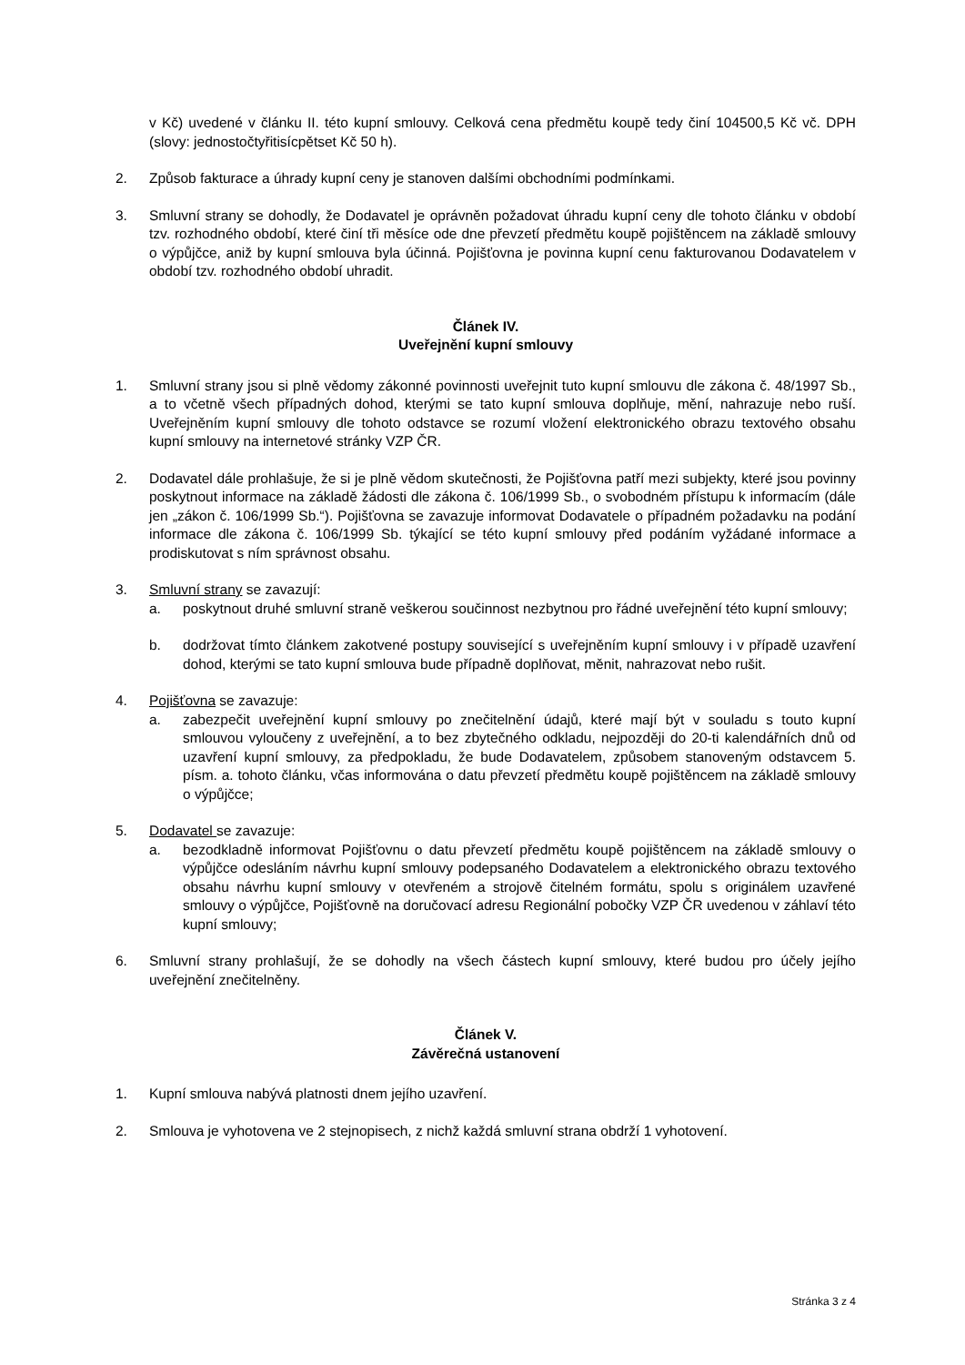v Kč) uvedené v článku II. této kupní smlouvy. Celková cena předmětu koupě tedy činí 104500,5 Kč vč. DPH (slovy: jednostočtyřitisícpětset Kč 50 h).
2. Způsob fakturace a úhrady kupní ceny je stanoven dalšími obchodními podmínkami.
3. Smluvní strany se dohodly, že Dodavatel je oprávněn požadovat úhradu kupní ceny dle tohoto článku v období tzv. rozhodného období, které činí tři měsíce ode dne převzetí předmětu koupě pojištěncem na základě smlouvy o výpůjčce, aniž by kupní smlouva byla účinná. Pojišťovna je povinna kupní cenu fakturovanou Dodavatelem v období tzv. rozhodného období uhradit.
Článek IV.
Uveřejnění kupní smlouvy
1. Smluvní strany jsou si plně vědomy zákonné povinnosti uveřejnit tuto kupní smlouvu dle zákona č. 48/1997 Sb., a to včetně všech případných dohod, kterými se tato kupní smlouva doplňuje, mění, nahrazuje nebo ruší. Uveřejněním kupní smlouvy dle tohoto odstavce se rozumí vložení elektronického obrazu textového obsahu kupní smlouvy na internetové stránky VZP ČR.
2. Dodavatel dále prohlašuje, že si je plně vědom skutečnosti, že Pojišťovna patří mezi subjekty, které jsou povinny poskytnout informace na základě žádosti dle zákona č. 106/1999 Sb., o svobodném přístupu k informacím (dále jen „zákon č. 106/1999 Sb.“). Pojišťovna se zavazuje informovat Dodavatele o případném požadavku na podání informace dle zákona č. 106/1999 Sb. týkající se této kupní smlouvy před podáním vyžádané informace a prodiskutovat s ním správnost obsahu.
3. Smluvní strany se zavazují:
a. poskytnout druhé smluvní straně veškerou součinnost nezbytnou pro řádné uveřejnění této kupní smlouvy;
b. dodržovat tímto článkem zakotvené postupy související s uveřejněním kupní smlouvy i v případě uzavření dohod, kterými se tato kupní smlouva bude případně doplňovat, měnit, nahrazovat nebo rušit.
4. Pojišťovna se zavazuje:
a. zabezpečit uveřejnění kupní smlouvy po znečitelnění údajů, které mají být v souladu s touto kupní smlouvou vyloučeny z uveřejnění, a to bez zbytečného odkladu, nejpozději do 20-ti kalendářních dnů od uzavření kupní smlouvy, za předpokladu, že bude Dodavatelem, způsobem stanoveným odstavcem 5. písm. a. tohoto článku, včas informována o datu převzetí předmětu koupě pojištěncem na základě smlouvy o výpůjčce;
5. Dodavatel se zavazuje:
a. bezodkladně informovat Pojišťovnu o datu převzetí předmětu koupě pojištěncem na základě smlouvy o výpůjčce odesláním návrhu kupní smlouvy podepsaného Dodavatelem a elektronického obrazu textového obsahu návrhu kupní smlouvy v otevřeném a strojově čitelném formátu, spolu s originálem uzavřené smlouvy o výpůjčce, Pojišťovně na doručovací adresu Regionální pobočky VZP ČR uvedenou v záhlaví této kupní smlouvy;
6. Smluvní strany prohlašují, že se dohodly na všech částech kupní smlouvy, které budou pro účely jejího uveřejnění znečitelněny.
Článek V.
Závěrečná ustanovení
1. Kupní smlouva nabývá platnosti dnem jejího uzavření.
2. Smlouva je vyhotovena ve 2 stejnopisech, z nichž každá smluvní strana obdrží 1 vyhotovení.
Stránka 3 z 4